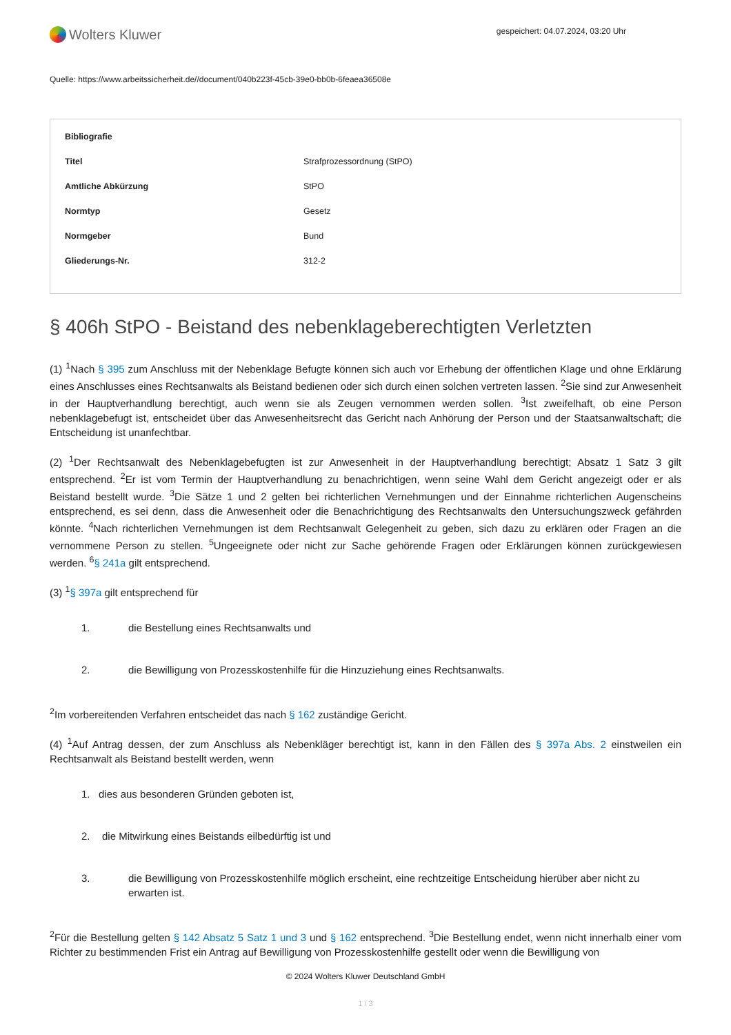Wolters Kluwer
gespeichert: 04.07.2024, 03:20 Uhr
Quelle: https://www.arbeitssicherheit.de//document/040b223f-45cb-39e0-bb0b-6feaea36508e
| Bibliografie | |
| --- | --- |
| Titel | Strafprozessordnung (StPO) |
| Amtliche Abkürzung | StPO |
| Normtyp | Gesetz |
| Normgeber | Bund |
| Gliederungs-Nr. | 312-2 |
§ 406h StPO - Beistand des nebenklageberechtigten Verletzten
(1) <sup>1</sup>Nach § 395 zum Anschluss mit der Nebenklage Befugte können sich auch vor Erhebung der öffentlichen Klage und ohne Erklärung eines Anschlusses eines Rechtsanwalts als Beistand bedienen oder sich durch einen solchen vertreten lassen. <sup>2</sup>Sie sind zur Anwesenheit in der Hauptverhandlung berechtigt, auch wenn sie als Zeugen vernommen werden sollen. <sup>3</sup>Ist zweifelhaft, ob eine Person nebenklagebefugt ist, entscheidet über das Anwesenheitsrecht das Gericht nach Anhörung der Person und der Staatsanwaltschaft; die Entscheidung ist unanfechtbar.
(2) <sup>1</sup>Der Rechtsanwalt des Nebenklagebefugten ist zur Anwesenheit in der Hauptverhandlung berechtigt; Absatz 1 Satz 3 gilt entsprechend. <sup>2</sup>Er ist vom Termin der Hauptverhandlung zu benachrichtigen, wenn seine Wahl dem Gericht angezeigt oder er als Beistand bestellt wurde. <sup>3</sup>Die Sätze 1 und 2 gelten bei richterlichen Vernehmungen und der Einnahme richterlichen Augenscheins entsprechend, es sei denn, dass die Anwesenheit oder die Benachrichtigung des Rechtsanwalts den Untersuchungszweck gefährden könnte. <sup>4</sup>Nach richterlichen Vernehmungen ist dem Rechtsanwalt Gelegenheit zu geben, sich dazu zu erklären oder Fragen an die vernommene Person zu stellen. <sup>5</sup>Ungeeignete oder nicht zur Sache gehörende Fragen oder Erklärungen können zurückgewiesen werden. <sup>6</sup>§ 241a gilt entsprechend.
(3) <sup>1</sup>§ 397a gilt entsprechend für
1. die Bestellung eines Rechtsanwalts und
2. die Bewilligung von Prozesskostenhilfe für die Hinzuziehung eines Rechtsanwalts.
<sup>2</sup> Im vorbereitenden Verfahren entscheidet das nach § 162 zuständige Gericht.
(4) <sup>1</sup>Auf Antrag dessen, der zum Anschluss als Nebenkläger berechtigt ist, kann in den Fällen des § 397a Abs. 2 einstweilen ein Rechtsanwalt als Beistand bestellt werden, wenn
1. dies aus besonderen Gründen geboten ist,
2. die Mitwirkung eines Beistands eilbedürftig ist und
3. die Bewilligung von Prozesskostenhilfe möglich erscheint, eine rechtzeitige Entscheidung hierüber aber nicht zu erwarten ist.
<sup>2</sup> Für die Bestellung gelten § 142 Absatz 5 Satz 1 und 3 und § 162 entsprechend. <sup>3</sup>Die Bestellung endet, wenn nicht innerhalb einer vom Richter zu bestimmenden Frist ein Antrag auf Bewilligung von Prozesskostenhilfe gestellt oder wenn die Bewilligung von
© 2024 Wolters Kluwer Deutschland GmbH
1 / 3